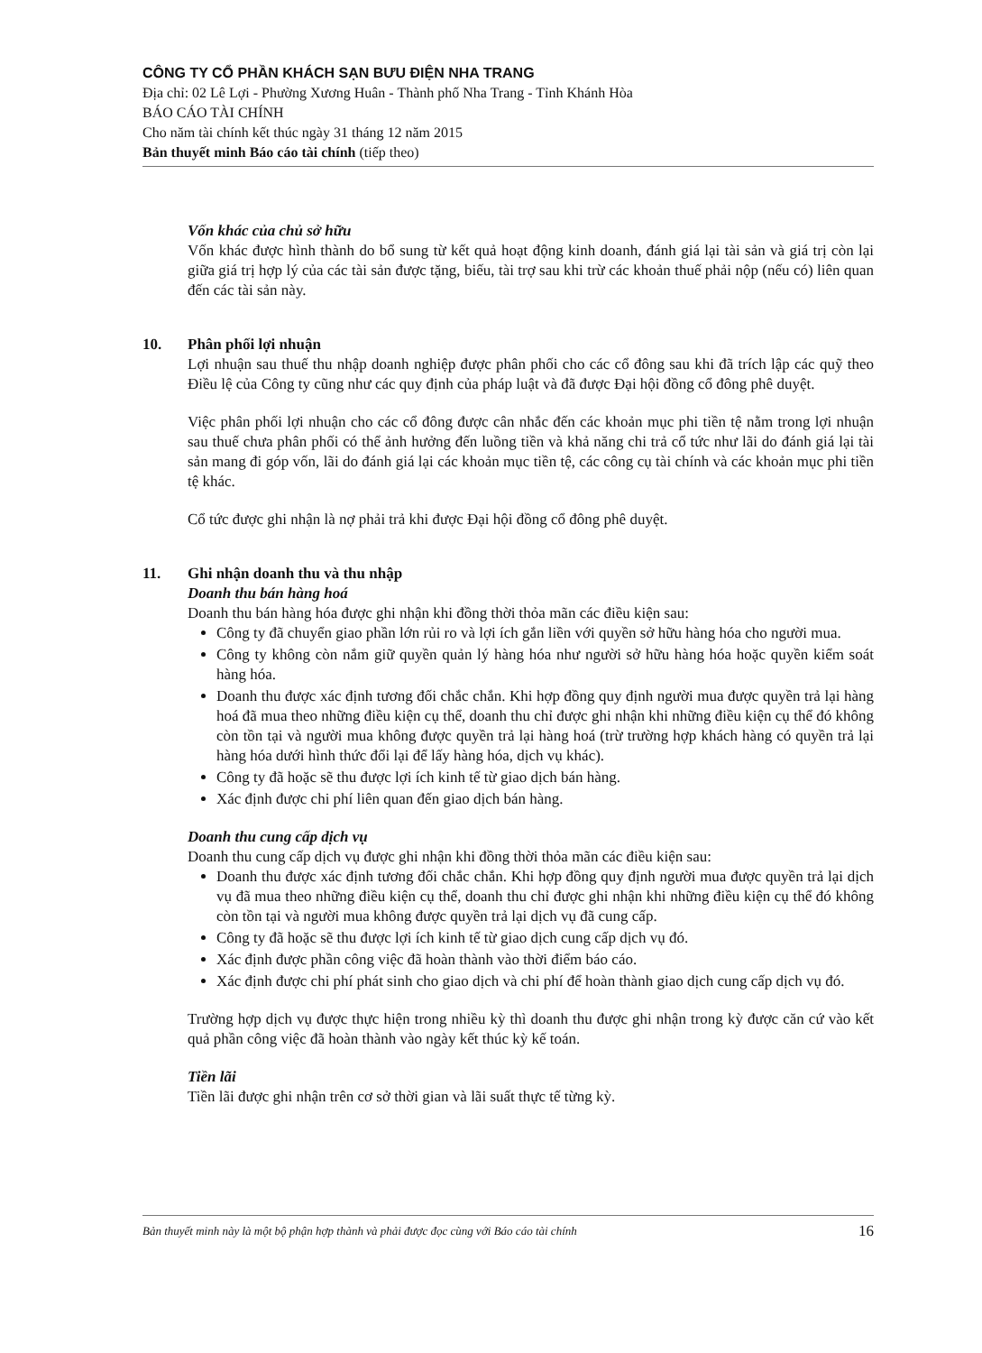CÔNG TY CỔ PHẦN KHÁCH SẠN BƯU ĐIỆN NHA TRANG
Địa chỉ: 02 Lê Lợi - Phường Xương Huân - Thành phố Nha Trang - Tỉnh Khánh Hòa
BÁO CÁO TÀI CHÍNH
Cho năm tài chính kết thúc ngày 31 tháng 12 năm 2015
Bản thuyết minh Báo cáo tài chính (tiếp theo)
Vốn khác của chủ sở hữu
Vốn khác được hình thành do bổ sung từ kết quả hoạt động kinh doanh, đánh giá lại tài sản và giá trị còn lại giữa giá trị hợp lý của các tài sản được tặng, biếu, tài trợ sau khi trừ các khoản thuế phải nộp (nếu có) liên quan đến các tài sản này.
10. Phân phối lợi nhuận
Lợi nhuận sau thuế thu nhập doanh nghiệp được phân phối cho các cổ đông sau khi đã trích lập các quỹ theo Điều lệ của Công ty cũng như các quy định của pháp luật và đã được Đại hội đồng cổ đông phê duyệt.
Việc phân phối lợi nhuận cho các cổ đông được cân nhắc đến các khoản mục phi tiền tệ nằm trong lợi nhuận sau thuế chưa phân phối có thể ảnh hưởng đến luồng tiền và khả năng chi trả cổ tức như lãi do đánh giá lại tài sản mang đi góp vốn, lãi do đánh giá lại các khoản mục tiền tệ, các công cụ tài chính và các khoản mục phi tiền tệ khác.
Cổ tức được ghi nhận là nợ phải trả khi được Đại hội đồng cổ đông phê duyệt.
11. Ghi nhận doanh thu và thu nhập
Doanh thu bán hàng hoá
Doanh thu bán hàng hóa được ghi nhận khi đồng thời thỏa mãn các điều kiện sau:
Công ty đã chuyển giao phần lớn rủi ro và lợi ích gắn liền với quyền sở hữu hàng hóa cho người mua.
Công ty không còn nắm giữ quyền quản lý hàng hóa như người sở hữu hàng hóa hoặc quyền kiểm soát hàng hóa.
Doanh thu được xác định tương đối chắc chắn. Khi hợp đồng quy định người mua được quyền trả lại hàng hoá đã mua theo những điều kiện cụ thể, doanh thu chỉ được ghi nhận khi những điều kiện cụ thể đó không còn tồn tại và người mua không được quyền trả lại hàng hoá (trừ trường hợp khách hàng có quyền trả lại hàng hóa dưới hình thức đổi lại để lấy hàng hóa, dịch vụ khác).
Công ty đã hoặc sẽ thu được lợi ích kinh tế từ giao dịch bán hàng.
Xác định được chi phí liên quan đến giao dịch bán hàng.
Doanh thu cung cấp dịch vụ
Doanh thu cung cấp dịch vụ được ghi nhận khi đồng thời thỏa mãn các điều kiện sau:
Doanh thu được xác định tương đối chắc chắn. Khi hợp đồng quy định người mua được quyền trả lại dịch vụ đã mua theo những điều kiện cụ thể, doanh thu chỉ được ghi nhận khi những điều kiện cụ thể đó không còn tồn tại và người mua không được quyền trả lại dịch vụ đã cung cấp.
Công ty đã hoặc sẽ thu được lợi ích kinh tế từ giao dịch cung cấp dịch vụ đó.
Xác định được phần công việc đã hoàn thành vào thời điểm báo cáo.
Xác định được chi phí phát sinh cho giao dịch và chi phí để hoàn thành giao dịch cung cấp dịch vụ đó.
Trường hợp dịch vụ được thực hiện trong nhiều kỳ thì doanh thu được ghi nhận trong kỳ được căn cứ vào kết quả phần công việc đã hoàn thành vào ngày kết thúc kỳ kế toán.
Tiền lãi
Tiền lãi được ghi nhận trên cơ sở thời gian và lãi suất thực tế từng kỳ.
Bản thuyết minh này là một bộ phận hợp thành và phải được đọc cùng với Báo cáo tài chính 16